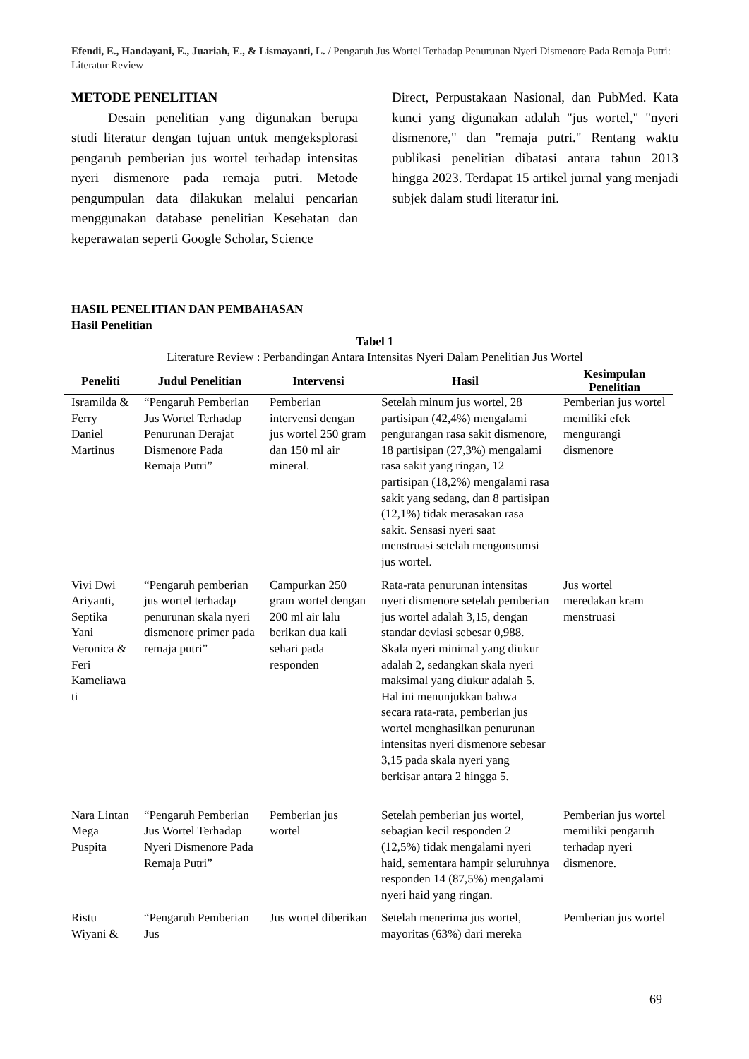Efendi, E., Handayani, E., Juariah, E., & Lismayanti, L. / Pengaruh Jus Wortel Terhadap Penurunan Nyeri Dismenore Pada Remaja Putri: Literatur Review
METODE PENELITIAN
Desain penelitian yang digunakan berupa studi literatur dengan tujuan untuk mengeksplorasi pengaruh pemberian jus wortel terhadap intensitas nyeri dismenore pada remaja putri. Metode pengumpulan data dilakukan melalui pencarian menggunakan database penelitian Kesehatan dan keperawatan seperti Google Scholar, Science
Direct, Perpustakaan Nasional, dan PubMed. Kata kunci yang digunakan adalah "jus wortel," "nyeri dismenore," dan "remaja putri." Rentang waktu publikasi penelitian dibatasi antara tahun 2013 hingga 2023. Terdapat 15 artikel jurnal yang menjadi subjek dalam studi literatur ini.
HASIL PENELITIAN DAN PEMBAHASAN
Hasil Penelitian
Tabel 1
Literature Review : Perbandingan Antara Intensitas Nyeri Dalam Penelitian Jus Wortel
| Peneliti | Judul Penelitian | Intervensi | Hasil | Kesimpulan Penelitian |
| --- | --- | --- | --- | --- |
| Isramilda & Ferry Daniel Martinus | “Pengaruh Pemberian Jus Wortel Terhadap Penurunan Derajat Dismenore Pada Remaja Putri” | Pemberian intervensi dengan jus wortel 250 gram dan 150 ml air mineral. | Setelah minum jus wortel, 28 partisipan (42,4%) mengalami pengurangan rasa sakit dismenore, 18 partisipan (27,3%) mengalami rasa sakit yang ringan, 12 partisipan (18,2%) mengalami rasa sakit yang sedang, dan 8 partisipan (12,1%) tidak merasakan rasa sakit. Sensasi nyeri saat menstruasi setelah mengonsumsi jus wortel. | Pemberian jus wortel memiliki efek mengurangi dismenore |
| Vivi Dwi Ariyanti, Septika Yani Veronica & Feri Kameliawa ti | “Pengaruh pemberian jus wortel terhadap penurunan skala nyeri dismenore primer pada remaja putri” | Campurkan 250 gram wortel dengan 200 ml air lalu berikan dua kali sehari pada responden | Rata-rata penurunan intensitas nyeri dismenore setelah pemberian jus wortel adalah 3,15, dengan standar deviasi sebesar 0,988. Skala nyeri minimal yang diukur adalah 2, sedangkan skala nyeri maksimal yang diukur adalah 5. Hal ini menunjukkan bahwa secara rata-rata, pemberian jus wortel menghasilkan penurunan intensitas nyeri dismenore sebesar 3,15 pada skala nyeri yang berkisar antara 2 hingga 5. | Jus wortel meredakan kram menstruasi |
| Nara Lintan Mega Puspita | “Pengaruh Pemberian Jus Wortel Terhadap Nyeri Dismenore Pada Remaja Putri” | Pemberian jus wortel | Setelah pemberian jus wortel, sebagian kecil responden 2 (12,5%) tidak mengalami nyeri haid, sementara hampir seluruhnya responden 14 (87,5%) mengalami nyeri haid yang ringan. | Pemberian jus wortel memiliki pengaruh terhadap nyeri dismenore. |
| Ristu Wiyani & | “Pengaruh Pemberian Jus | Jus wortel diberikan | Setelah menerima jus wortel, mayoritas (63%) dari mereka | Pemberian jus wortel |
69